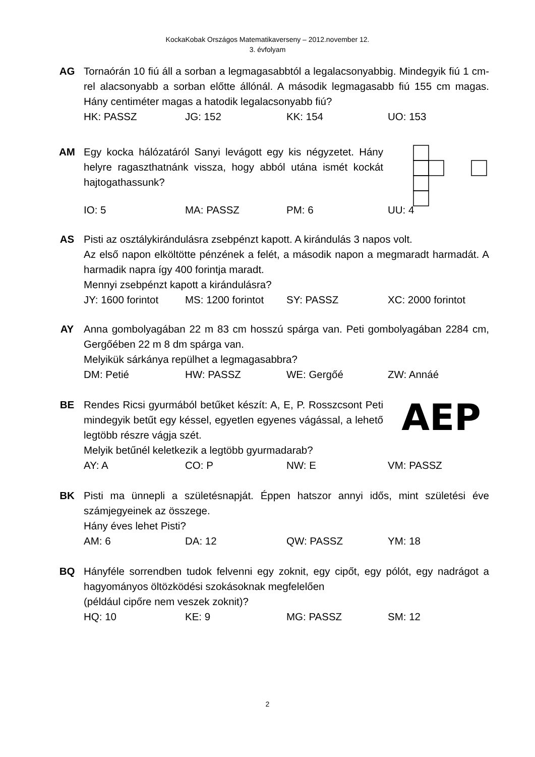KockaKobak Országos Matematikaverseny – 2012.november 12.
3. évfolyam
AG Tornaórán 10 fiú áll a sorban a legmagasabbtól a legalacsonyabbig. Mindegyik fiú 1 cm-rel alacsonyabb a sorban előtte állónál. A második legmagasabb fiú 155 cm magas. Hány centiméter magas a hatodik legalacsonyabb fiú?
HK: PASSZ JG: 152 KK: 154 UO: 153
AM Egy kocka hálózatáról Sanyi levágott egy kis négyzetet. Hány helyre ragaszthatnánk vissza, hogy abból utána ismét kockát hajtogathassunk?
IO: 5 MA: PASSZ PM: 6 UU: 4
AS Pisti az osztálykirándulásra zsebpénzt kapott. A kirándulás 3 napos volt.
Az első napon elköltötte pénzének a felét, a második napon a megmaradt harmadát. A harmadik napra így 400 forintja maradt.
Mennyi zsebpénzt kapott a kirándulásra?
JY: 1600 forintot
MS: 1200 forintot
SY: PASSZ XC: 2000 forintot
AY Anna gombolyagában 22 m 83 cm hosszú spárga van. Peti gombolyagában 2284 cm, Gergőében 22 m 8 dm spárga van.
Melyikük sárkánya repülhet a legmagasabbra?
DM: Petié HW: PASSZ WE: Gergőé ZW: Annáé
BE Rendes Ricsi gyurmából betűket készít: A, E, P. Rosszcsont Peti mindegyik betűt egy késsel, egyetlen egyenes vágással, a lehető legtöbb részre vágja szét.
AEP
Melyik betűnél keletkezik a legtöbb gyurmadarab?
AY: A CO: P NW: E VM: PASSZ
BK Pisti ma ünnepli a születésnapját. Éppen hatszor annyi idős, mint születési éve számjegyeinek az összege.
Hány éves lehet Pisti?
AM: 6 DA: 12 QW: PASSZ YM: 18
BQ Hányféle sorrendben tudok felvenni egy zoknit, egy cipőt, egy pólót, egy nadrágot a hagyományos öltözködési szokásoknak megfelelően
(például cipőre nem veszek zoknit)?
HQ: 10 KE: 9 MG: PASSZ SM: 12
2